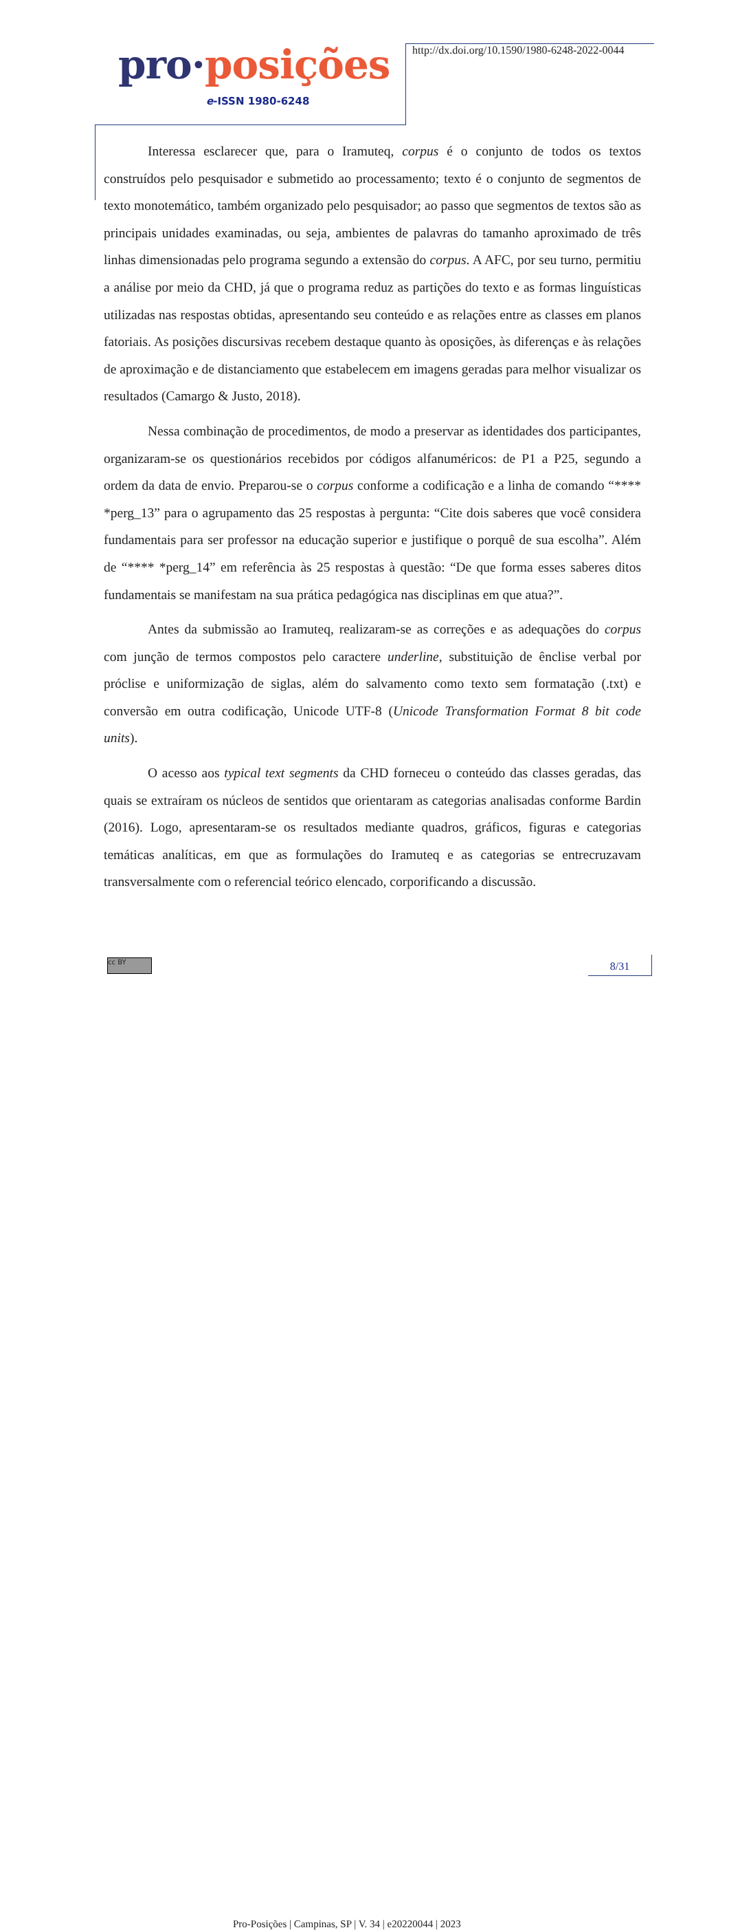pro·posições
e-ISSN 1980-6248
http://dx.doi.org/10.1590/1980-6248-2022-0044
Interessa esclarecer que, para o Iramuteq, corpus é o conjunto de todos os textos construídos pelo pesquisador e submetido ao processamento; texto é o conjunto de segmentos de texto monotemático, também organizado pelo pesquisador; ao passo que segmentos de textos são as principais unidades examinadas, ou seja, ambientes de palavras do tamanho aproximado de três linhas dimensionadas pelo programa segundo a extensão do corpus. A AFC, por seu turno, permitiu a análise por meio da CHD, já que o programa reduz as partições do texto e as formas linguísticas utilizadas nas respostas obtidas, apresentando seu conteúdo e as relações entre as classes em planos fatoriais. As posições discursivas recebem destaque quanto às oposições, às diferenças e às relações de aproximação e de distanciamento que estabelecem em imagens geradas para melhor visualizar os resultados (Camargo & Justo, 2018).
Nessa combinação de procedimentos, de modo a preservar as identidades dos participantes, organizaram-se os questionários recebidos por códigos alfanuméricos: de P1 a P25, segundo a ordem da data de envio. Preparou-se o corpus conforme a codificação e a linha de comando “**** *perg_13” para o agrupamento das 25 respostas à pergunta: “Cite dois saberes que você considera fundamentais para ser professor na educação superior e justifique o porquê de sua escolha”. Além de “**** *perg_14” em referência às 25 respostas à questão: “De que forma esses saberes ditos fundamentais se manifestam na sua prática pedagógica nas disciplinas em que atua?”.
Antes da submissão ao Iramuteq, realizaram-se as correções e as adequações do corpus com junção de termos compostos pelo caractere underline, substituição de ênclise verbal por próclise e uniformização de siglas, além do salvamento como texto sem formatação (.txt) e conversão em outra codificação, Unicode UTF-8 (Unicode Transformation Format 8 bit code units).
O acesso aos typical text segments da CHD forneceu o conteúdo das classes geradas, das quais se extraíram os núcleos de sentidos que orientaram as categorias analisadas conforme Bardin (2016). Logo, apresentaram-se os resultados mediante quadros, gráficos, figuras e categorias temáticas analíticas, em que as formulações do Iramuteq e as categorias se entrecruzavam transversalmente com o referencial teórico elencado, corporificando a discussão.
cc BY
Pro-Posições | Campinas, SP | V. 34 | e20220044 | 2023 8/31